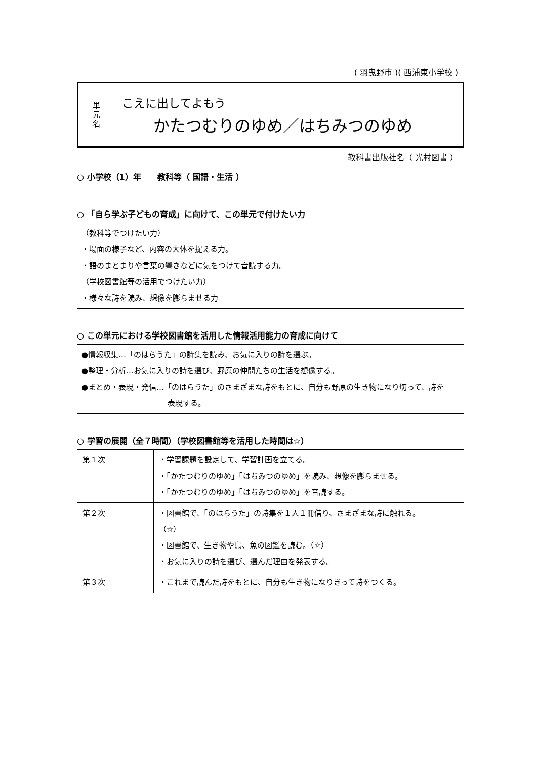( 羽曳野市 )( 西浦東小学校 )
単
元
名
こえに出してよもう
かたつむりのゆめ／はちみつのゆめ
教科書出版社名（ 光村図書 ）
○ 小学校（1）年　　教科等（ 国語・生活 ）
○ 「自ら学ぶ子どもの育成」に向けて、この単元で付けたい力
（教科等でつけたい力）
・場面の様子など、内容の大体を捉える力。
・語のまとまりや言葉の響きなどに気をつけて音読する力。
（学校図書館等の活用でつけたい力）
・様々な詩を読み、想像を膨らませる力
○ この単元における学校図書館を活用した情報活用能力の育成に向けて
●情報収集…「のはらうた」の詩集を読み、お気に入りの詩を選ぶ。
●整理・分析…お気に入りの詩を選び、野原の仲間たちの生活を想像する。
●まとめ・表現・発信…「のはらうた」のさまざまな詩をもとに、自分も野原の生き物になり切って、詩を
表現する。
○ 学習の展開（全７時間）（学校図書館等を活用した時間は☆）
| 第１次 | ・学習課題を設定して、学習計画を立てる。 ・「かたつむりのゆめ」「はちみつのゆめ」を読み、想像を膨らませる。 ・「かたつむりのゆめ」「はちみつのゆめ」を音読する。 |
| 第２次 | ・図書館で、「のはらうた」の詩集を１人１冊借り、さまざまな詩に触れる。 （☆） ・図書館で、生き物や鳥、魚の図鑑を読む。（☆） ・お気に入りの詩を選び、選んだ理由を発表する。 |
| 第３次 | ・これまで読んだ詩をもとに、自分も生き物になりきって詩をつくる。 |